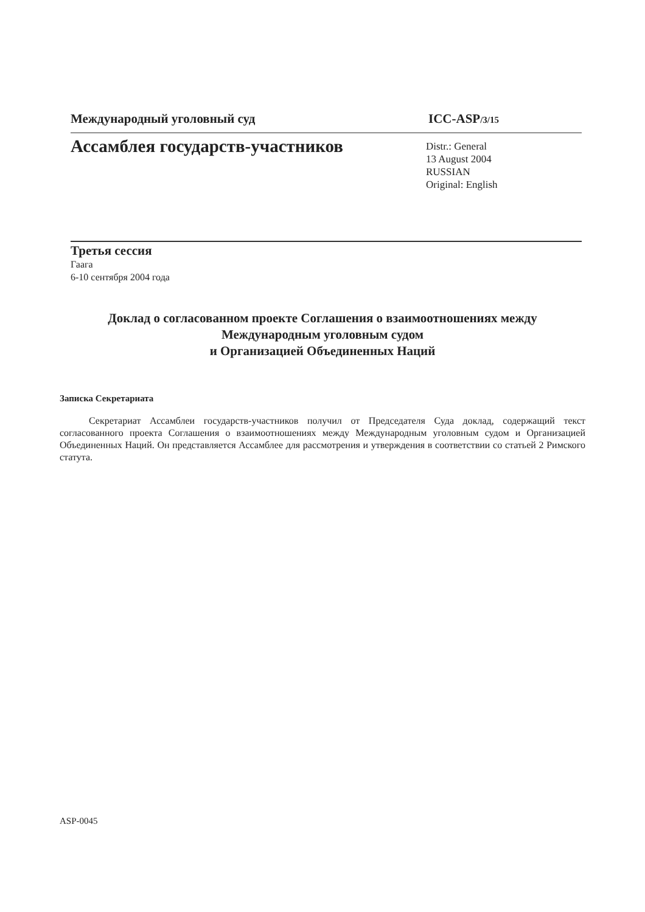Международный уголовный суд ICC-ASP/3/15
Ассамблея государств-участников
Distr.: General
13 August 2004
RUSSIAN
Original: English
Третья сессия
Гаага
6-10 сентября 2004 года
Доклад о согласованном проекте Соглашения о взаимоотношениях между
Международным уголовным судом
и Организацией Объединенных Наций
Записка Секретариата
Секретариат Ассамблеи государств-участников получил от Председателя Суда доклад, содержащий текст согласованного проекта Соглашения о взаимоотношениях между Международным уголовным судом и Организацией Объединенных Наций. Он представляется Ассамблее для рассмотрения и утверждения в соответствии со статьей 2 Римского статута.
ASP-0045